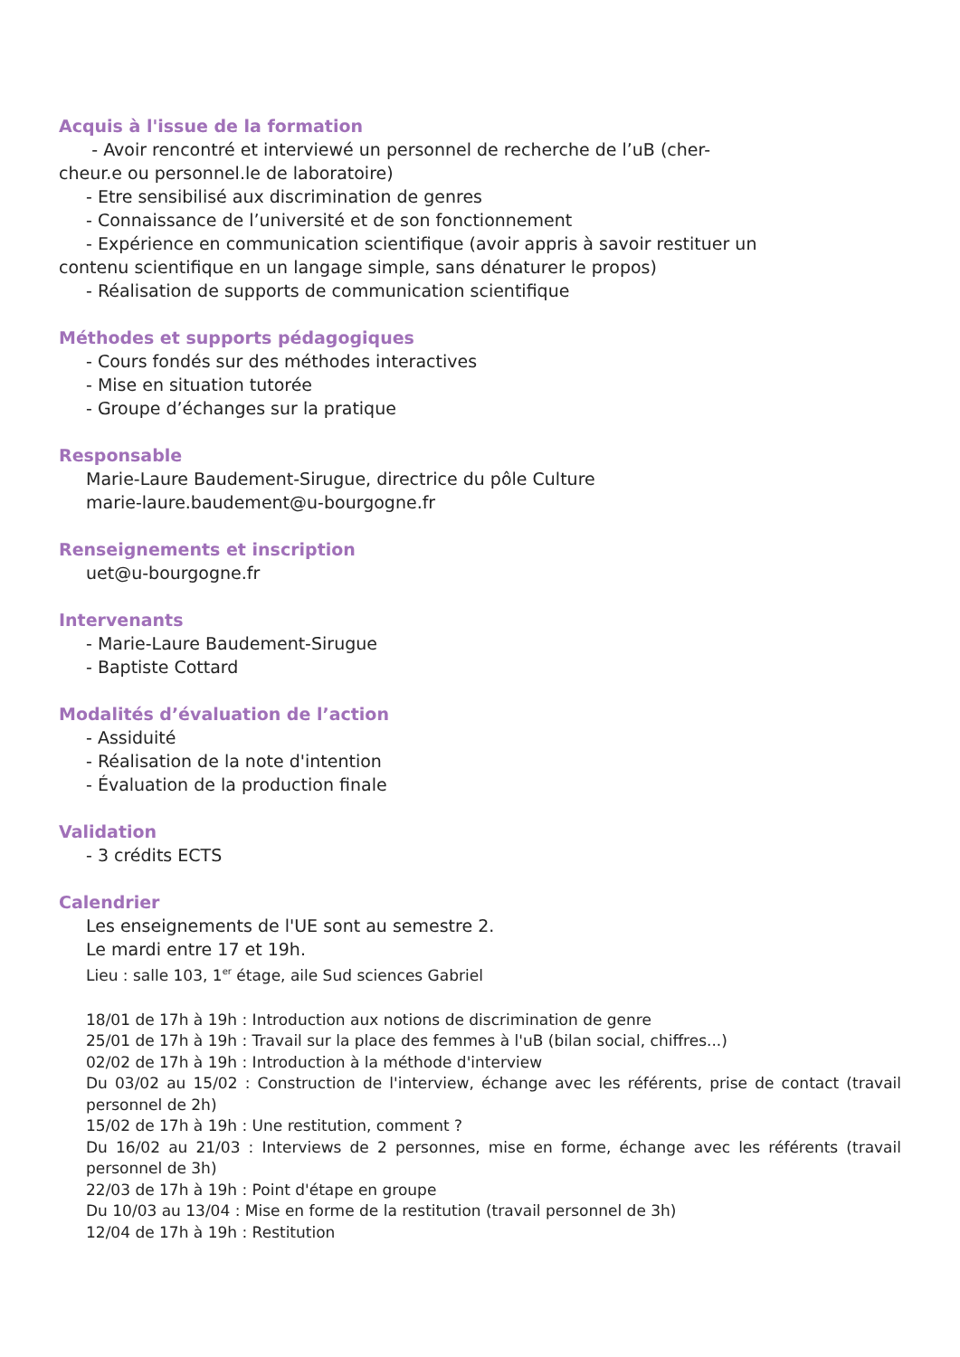Acquis à l'issue de la formation
- Avoir rencontré et interviewé un personnel de recherche de l’uB (cher-
cheur.e ou personnel.le de laboratoire)
- Etre sensibilisé aux discrimination de genres
- Connaissance de l’université et de son fonctionnement
- Expérience en communication scientifique (avoir appris à savoir restituer un
contenu scientifique en un langage simple, sans dénaturer le propos)
- Réalisation de supports de communication scientifique
Méthodes et supports pédagogiques
- Cours fondés sur des méthodes interactives
- Mise en situation tutorée
- Groupe d’échanges sur la pratique
Responsable
Marie-Laure Baudement-Sirugue, directrice du pôle Culture
marie-laure.baudement@u-bourgogne.fr
Renseignements et inscription
uet@u-bourgogne.fr
Intervenants
- Marie-Laure Baudement-Sirugue
- Baptiste Cottard
Modalités d’évaluation de l’action
- Assiduité
- Réalisation de la note d'intention
- Évaluation de la production finale
Validation
- 3 crédits ECTS
Calendrier
Les enseignements de l'UE sont au semestre 2.
Le mardi entre 17 et 19h.
Lieu : salle 103, 1<sup>er</sup> étage, aile Sud sciences Gabriel
18/01 de 17h à 19h : Introduction aux notions de discrimination de genre
25/01 de 17h à 19h : Travail sur la place des femmes à l'uB (bilan social, chiffres...)
02/02 de 17h à 19h : Introduction à la méthode d'interview
Du 03/02 au 15/02 : Construction de l'interview, échange avec les référents, prise de contact (travail personnel de 2h)
15/02 de 17h à 19h : Une restitution, comment ?
Du 16/02 au 21/03 : Interviews de 2 personnes, mise en forme, échange avec les référents (travail personnel de 3h)
22/03 de 17h à 19h : Point d'étape en groupe
Du 10/03 au 13/04 : Mise en forme de la restitution (travail personnel de 3h)
12/04 de 17h à 19h : Restitution